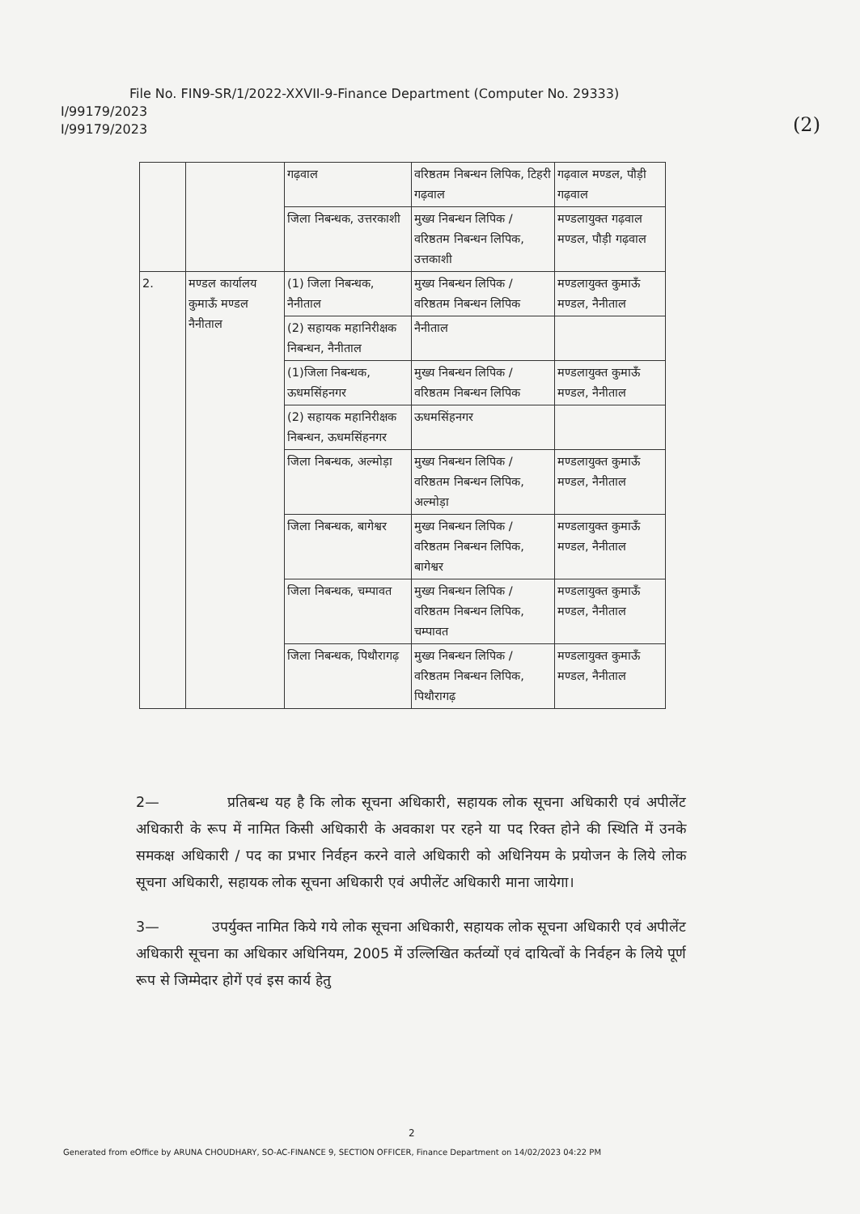File No. FIN9-SR/1/2022-XXVII-9-Finance Department (Computer No. 29333)
I/99179/2023
I/99179/2023
(2)
| | | गढ़वाल | वरिष्ठतम निबन्धन लिपिक, टिहरी गढ़वाल | गढ़वाल मण्डल, पौड़ी गढ़वाल |
| | | जिला निबन्धक, उत्तरकाशी | मुख्य निबन्धन लिपिक / वरिष्ठतम निबन्धन लिपिक, उत्तकाशी | मण्डलायुक्त गढ़वाल मण्डल, पौड़ी गढ़वाल |
| 2. | मण्डल कार्यालय कुमाऊँ मण्डल नैनीताल | (1) जिला निबन्धक, नैनीताल | मुख्य निबन्धन लिपिक / वरिष्ठतम निबन्धन लिपिक | मण्डलायुक्त कुमाऊँ मण्डल, नैनीताल |
| | | (2) सहायक महानिरीक्षक निबन्धन, नैनीताल | नैनीताल | |
| | | (1)जिला निबन्धक, ऊधमसिंहनगर | मुख्य निबन्धन लिपिक / वरिष्ठतम निबन्धन लिपिक | मण्डलायुक्त कुमाऊँ मण्डल, नैनीताल |
| | | (2) सहायक महानिरीक्षक निबन्धन, ऊधमसिंहनगर | ऊधमसिंहनगर | |
| | | जिला निबन्धक, अल्मोड़ा | मुख्य निबन्धन लिपिक / वरिष्ठतम निबन्धन लिपिक, अल्मोड़ा | मण्डलायुक्त कुमाऊँ मण्डल, नैनीताल |
| | | जिला निबन्धक, बागेश्वर | मुख्य निबन्धन लिपिक / वरिष्ठतम निबन्धन लिपिक, बागेश्वर | मण्डलायुक्त कुमाऊँ मण्डल, नैनीताल |
| | | जिला निबन्धक, चम्पावत | मुख्य निबन्धन लिपिक / वरिष्ठतम निबन्धन लिपिक, चम्पावत | मण्डलायुक्त कुमाऊँ मण्डल, नैनीताल |
| | | जिला निबन्धक, पिथौरागढ़ | मुख्य निबन्धन लिपिक / वरिष्ठतम निबन्धन लिपिक, पिथौरागढ़ | मण्डलायुक्त कुमाऊँ मण्डल, नैनीताल |
2— प्रतिबन्ध यह है कि लोक सूचना अधिकारी, सहायक लोक सूचना अधिकारी एवं अपीलेंट अधिकारी के रूप में नामित किसी अधिकारी के अवकाश पर रहने या पद रिक्त होने की स्थिति में उनके समकक्ष अधिकारी / पद का प्रभार निर्वहन करने वाले अधिकारी को अधिनियम के प्रयोजन के लिये लोक सूचना अधिकारी, सहायक लोक सूचना अधिकारी एवं अपीलेंट अधिकारी माना जायेगा।
3— उपर्युक्त नामित किये गये लोक सूचना अधिकारी, सहायक लोक सूचना अधिकारी एवं अपीलेंट अधिकारी सूचना का अधिकार अधिनियम, 2005 में उल्लिखित कर्तव्यों एवं दायित्वों के निर्वहन के लिये पूर्ण रूप से जिम्मेदार होगें एवं इस कार्य हेतु
2
Generated from eOffice by ARUNA CHOUDHARY, SO-AC-FINANCE 9, SECTION OFFICER, Finance Department on 14/02/2023 04:22 PM